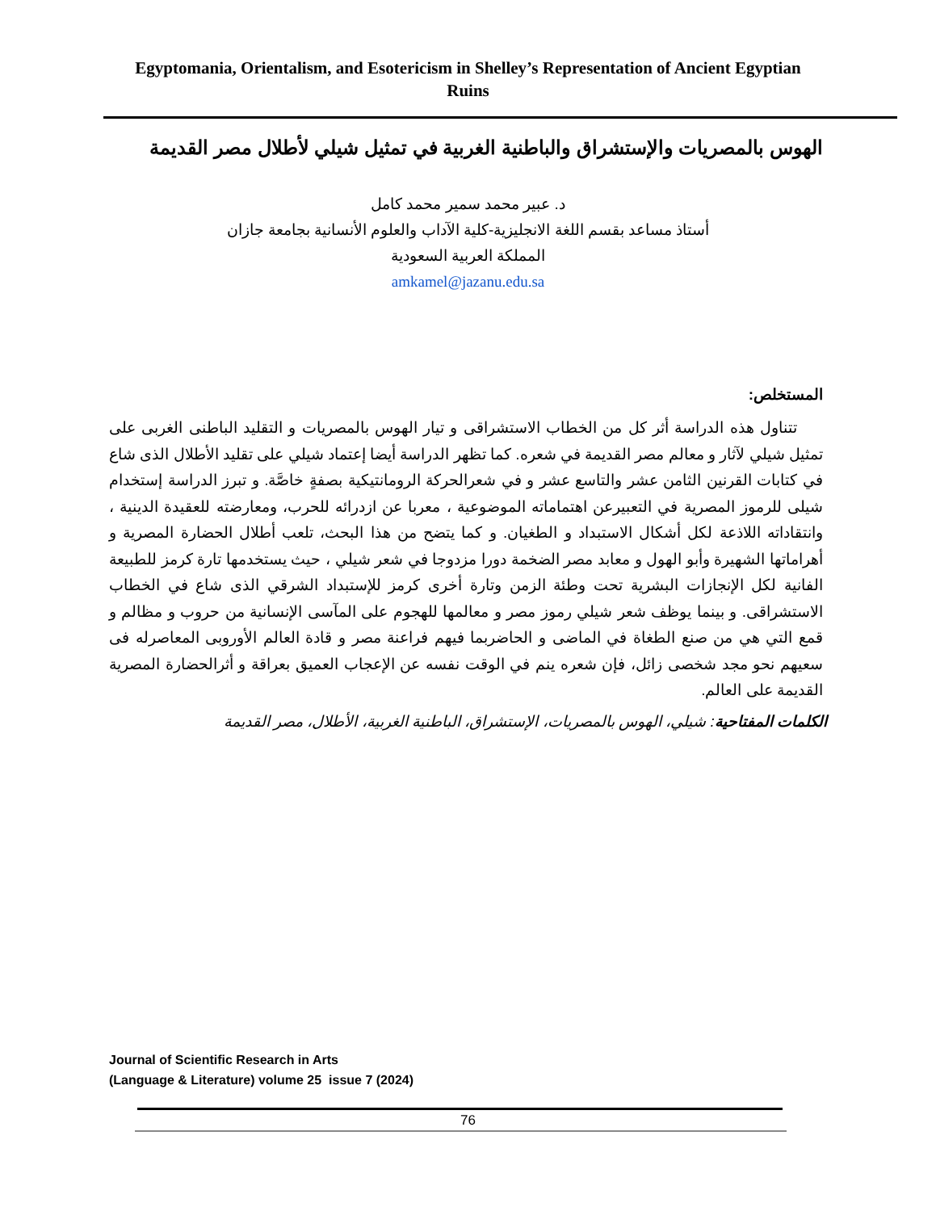Egyptomania, Orientalism, and Esotericism in Shelley’s Representation of Ancient Egyptian Ruins
الهوس بالمصريات والإستشراق والباطنية الغربية في تمثيل شيلي لأطلال مصر القديمة
د. عبير محمد سمير محمد كامل
أستاذ مساعد بقسم اللغة الانجليزية-كلية الآداب والعلوم الأنسانية بجامعة جازان
المملكة العربية السعودية
amkamel@jazanu.edu.sa
المستخلص:
تتناول هذه الدراسة أثر كل من الخطاب الاستشراقى و تيار الهوس بالمصريات و التقليد الباطنى الغربى على تمثيل شيلي لآثار و معالم مصر القديمة في شعره. كما تظهر الدراسة أيضا إعتماد شيلي على تقليد الأطلال الذى شاع في كتابات القرنين الثامن عشر والتاسع عشر و في شعرالحركة الرومانتيكية بصفةٍ خاصَّة. و تبرز الدراسة إستخدام شيلى للرموز المصرية في التعبيرعن اهتماماته الموضوعية ، معربا عن ازدرائه للحرب، ومعارضته للعقيدة الدينية ، وانتقاداته اللاذعة لكل أشكال الاستبداد و الطغيان. و كما يتضح من هذا البحث، تلعب أطلال الحضارة المصرية و أهراماتها الشهيرة وأبو الهول و معابد مصر الضخمة دورا مزدوجا في شعر شيلي ، حيث يستخدمها تارة كرمز للطبيعة الفانية لكل الإنجازات البشرية تحت وطئة الزمن وتارة أخرى كرمز للإستبداد الشرقي الذى شاع في الخطاب الاستشراقى. و بينما يوظف شعر شيلي رموز مصر و معالمها للهجوم على المآسى الإنسانية من حروب و مظالم و قمع التي هي من صنع الطغاة في الماضى و الحاضربما فيهم فراعنة مصر و قادة العالم الأوروبى المعاصرله فى سعيهم نحو مجد شخصى زائل، فإن شعره ينم في الوقت نفسه عن الإعجاب العميق بعراقة و أثرالحضارة المصرية القديمة على العالم.
الكلمات المفتاحية: شيلي، الهوس بالمصريات، الإستشراق، الباطنية الغربية، الأطلال، مصر القديمة
Journal of Scientific Research in Arts
(Language & Literature) volume 25 issue 7 (2024)
76